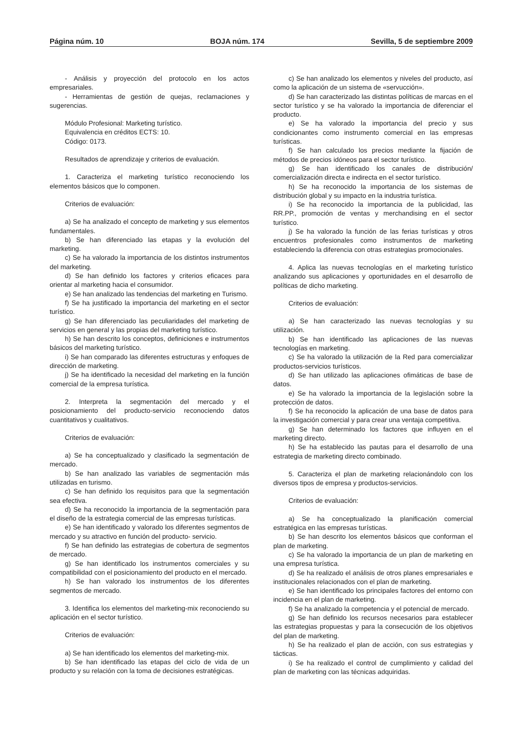Página núm. 10 BOJA núm. 174 Sevilla, 5 de septiembre 2009
- Análisis y proyección del protocolo en los actos empresariales.
- Herramientas de gestión de quejas, reclamaciones y sugerencias.
Módulo Profesional: Marketing turístico.
Equivalencia en créditos ECTS: 10.
Código: 0173.
Resultados de aprendizaje y criterios de evaluación.
1. Caracteriza el marketing turístico reconociendo los elementos básicos que lo componen.
Criterios de evaluación:
a) Se ha analizado el concepto de marketing y sus elementos fundamentales.
b) Se han diferenciado las etapas y la evolución del marketing.
c) Se ha valorado la importancia de los distintos instrumentos del marketing.
d) Se han definido los factores y criterios eficaces para orientar al marketing hacia el consumidor.
e) Se han analizado las tendencias del marketing en Turismo.
f) Se ha justificado la importancia del marketing en el sector turístico.
g) Se han diferenciado las peculiaridades del marketing de servicios en general y las propias del marketing turístico.
h) Se han descrito los conceptos, definiciones e instrumentos básicos del marketing turístico.
i) Se han comparado las diferentes estructuras y enfoques de dirección de marketing.
j) Se ha identificado la necesidad del marketing en la función comercial de la empresa turística.
2. Interpreta la segmentación del mercado y el posicionamiento del producto-servicio reconociendo datos cuantitativos y cualitativos.
Criterios de evaluación:
a) Se ha conceptualizado y clasificado la segmentación de mercado.
b) Se han analizado las variables de segmentación más utilizadas en turismo.
c) Se han definido los requisitos para que la segmentación sea efectiva.
d) Se ha reconocido la importancia de la segmentación para el diseño de la estrategia comercial de las empresas turísticas.
e) Se han identificado y valorado los diferentes segmentos de mercado y su atractivo en función del producto- servicio.
f) Se han definido las estrategias de cobertura de segmentos de mercado.
g) Se han identificado los instrumentos comerciales y su compatibilidad con el posicionamiento del producto en el mercado.
h) Se han valorado los instrumentos de los diferentes segmentos de mercado.
3. Identifica los elementos del marketing-mix reconociendo su aplicación en el sector turístico.
Criterios de evaluación:
a) Se han identificado los elementos del marketing-mix.
b) Se han identificado las etapas del ciclo de vida de un producto y su relación con la toma de decisiones estratégicas.
c) Se han analizado los elementos y niveles del producto, así como la aplicación de un sistema de «servucción».
d) Se han caracterizado las distintas políticas de marcas en el sector turístico y se ha valorado la importancia de diferenciar el producto.
e) Se ha valorado la importancia del precio y sus condicionantes como instrumento comercial en las empresas turísticas.
f) Se han calculado los precios mediante la fijación de métodos de precios idóneos para el sector turístico.
g) Se han identificado los canales de distribución/ comercialización directa e indirecta en el sector turístico.
h) Se ha reconocido la importancia de los sistemas de distribución global y su impacto en la industria turística.
i) Se ha reconocido la importancia de la publicidad, las RR.PP., promoción de ventas y merchandising en el sector turístico.
j) Se ha valorado la función de las ferias turísticas y otros encuentros profesionales como instrumentos de marketing estableciendo la diferencia con otras estrategias promocionales.
4. Aplica las nuevas tecnologías en el marketing turístico analizando sus aplicaciones y oportunidades en el desarrollo de políticas de dicho marketing.
Criterios de evaluación:
a) Se han caracterizado las nuevas tecnologías y su utilización.
b) Se han identificado las aplicaciones de las nuevas tecnologías en marketing.
c) Se ha valorado la utilización de la Red para comercializar productos-servicios turísticos.
d) Se han utilizado las aplicaciones ofimáticas de base de datos.
e) Se ha valorado la importancia de la legislación sobre la protección de datos.
f) Se ha reconocido la aplicación de una base de datos para la investigación comercial y para crear una ventaja competitiva.
g) Se han determinado los factores que influyen en el marketing directo.
h) Se ha establecido las pautas para el desarrollo de una estrategia de marketing directo combinado.
5. Caracteriza el plan de marketing relacionándolo con los diversos tipos de empresa y productos-servicios.
Criterios de evaluación:
a) Se ha conceptualizado la planificación comercial estratégica en las empresas turísticas.
b) Se han descrito los elementos básicos que conforman el plan de marketing.
c) Se ha valorado la importancia de un plan de marketing en una empresa turística.
d) Se ha realizado el análisis de otros planes empresariales e institucionales relacionados con el plan de marketing.
e) Se han identificado los principales factores del entorno con incidencia en el plan de marketing.
f) Se ha analizado la competencia y el potencial de mercado.
g) Se han definido los recursos necesarios para establecer las estrategias propuestas y para la consecución de los objetivos del plan de marketing.
h) Se ha realizado el plan de acción, con sus estrategias y tácticas.
i) Se ha realizado el control de cumplimiento y calidad del plan de marketing con las técnicas adquiridas.